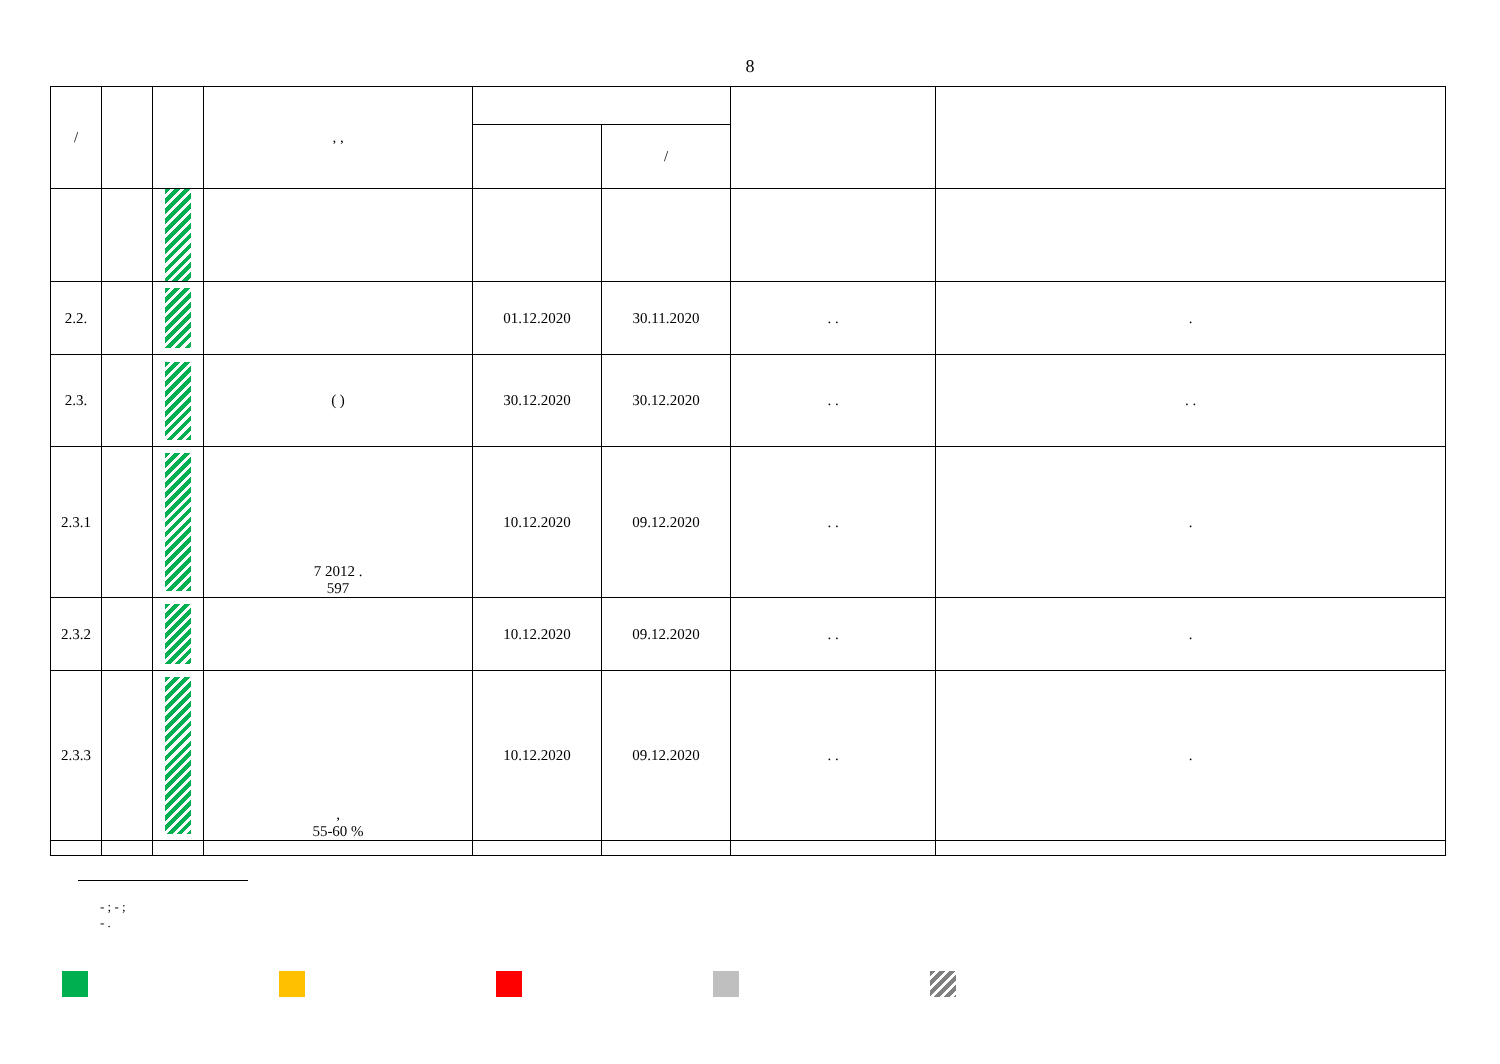8
| / | | | , , | | | | |
| | | | | | / | | |
| 2.2. | | | | 01.12.2020 | 30.11.2020 | . . | . |
| 2.3. | | | ( ) | 30.12.2020 | 30.12.2020 | . . | . . |
| 2.3.1 | | | 7 2012 . 597 | 10.12.2020 | 09.12.2020 | . . | . |
| 2.3.2 | | | | 10.12.2020 | 09.12.2020 | . . | . |
| 2.3.3 | | | , 55-60 % | 10.12.2020 | 09.12.2020 | . . | . |
- ; - ;
- .